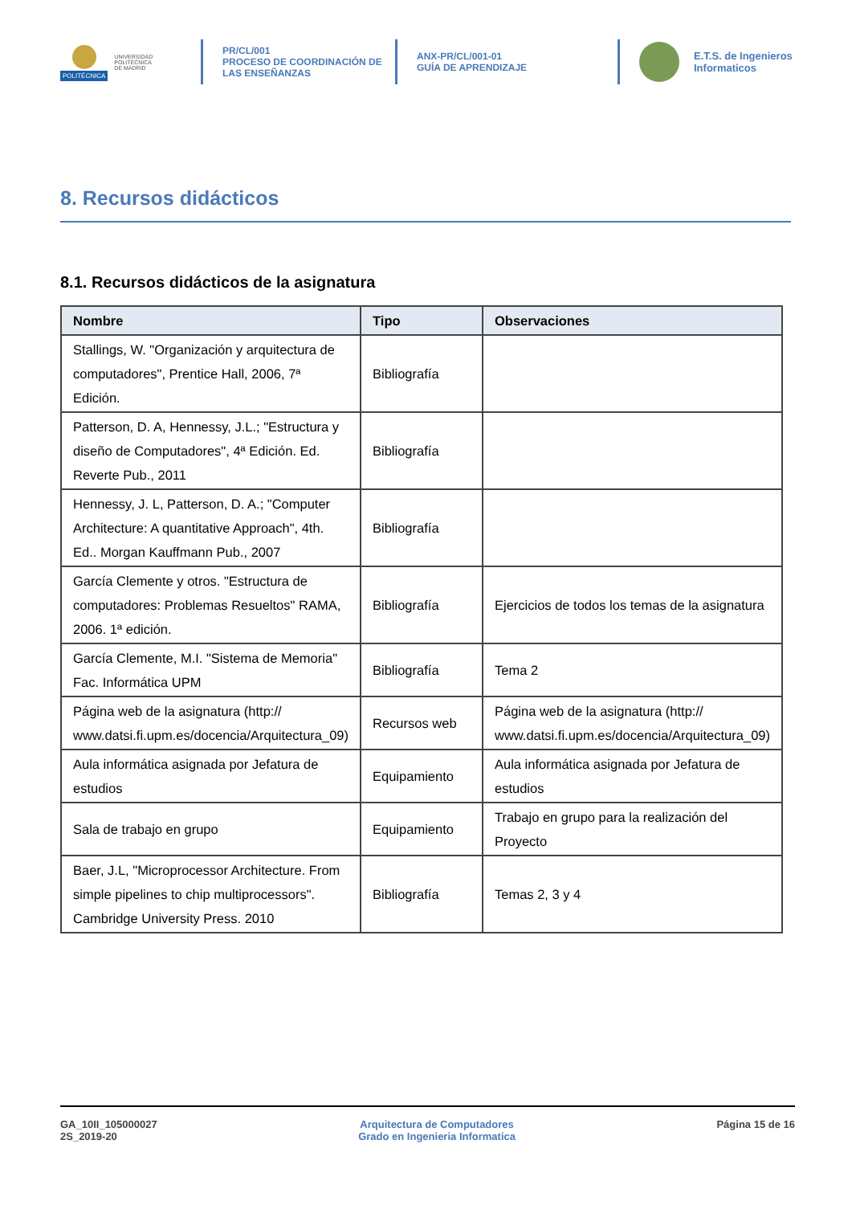POLITÉCNICA
UNIVERSIDAD
POLITÉCNICA
DE MADRID
PR/CL/001
PROCESO DE COORDINACIÓN DE
LAS ENSEÑANZAS
ANX-PR/CL/001-01
GUÍA DE APRENDIZAJE
E.T.S. de Ingenieros
Informaticos
8. Recursos didácticos
8.1. Recursos didácticos de la asignatura
| Nombre | Tipo | Observaciones |
| --- | --- | --- |
| Stallings, W. "Organización y arquitectura de computadores", Prentice Hall, 2006, 7ª Edición. | Bibliografía | |
| Patterson, D. A, Hennessy, J.L.; "Estructura y diseño de Computadores", 4ª Edición. Ed. Reverte Pub., 2011 | Bibliografía | |
| Hennessy, J. L, Patterson, D. A.; "Computer Architecture: A quantitative Approach", 4th. Ed.. Morgan Kauffmann Pub., 2007 | Bibliografía | |
| García Clemente y otros. "Estructura de computadores: Problemas Resueltos" RAMA, 2006. 1ª edición. | Bibliografía | Ejercicios de todos los temas de la asignatura |
| García Clemente, M.I. "Sistema de Memoria" Fac. Informática UPM | Bibliografía | Tema 2 |
| Página web de la asignatura (http:// www.datsi.fi.upm.es/docencia/Arquitectura_09) | Recursos web | Página web de la asignatura (http:// www.datsi.fi.upm.es/docencia/Arquitectura_09) |
| Aula informática asignada por Jefatura de estudios | Equipamiento | Aula informática asignada por Jefatura de estudios |
| Sala de trabajo en grupo | Equipamiento | Trabajo en grupo para la realización del Proyecto |
| Baer, J.L, "Microprocessor Architecture. From simple pipelines to chip multiprocessors". Cambridge University Press. 2010 | Bibliografía | Temas 2, 3 y 4 |
GA_10II_105000027
2S_2019-20
Arquitectura de Computadores
Grado en Ingenieria Informatica
Página 15 de 16